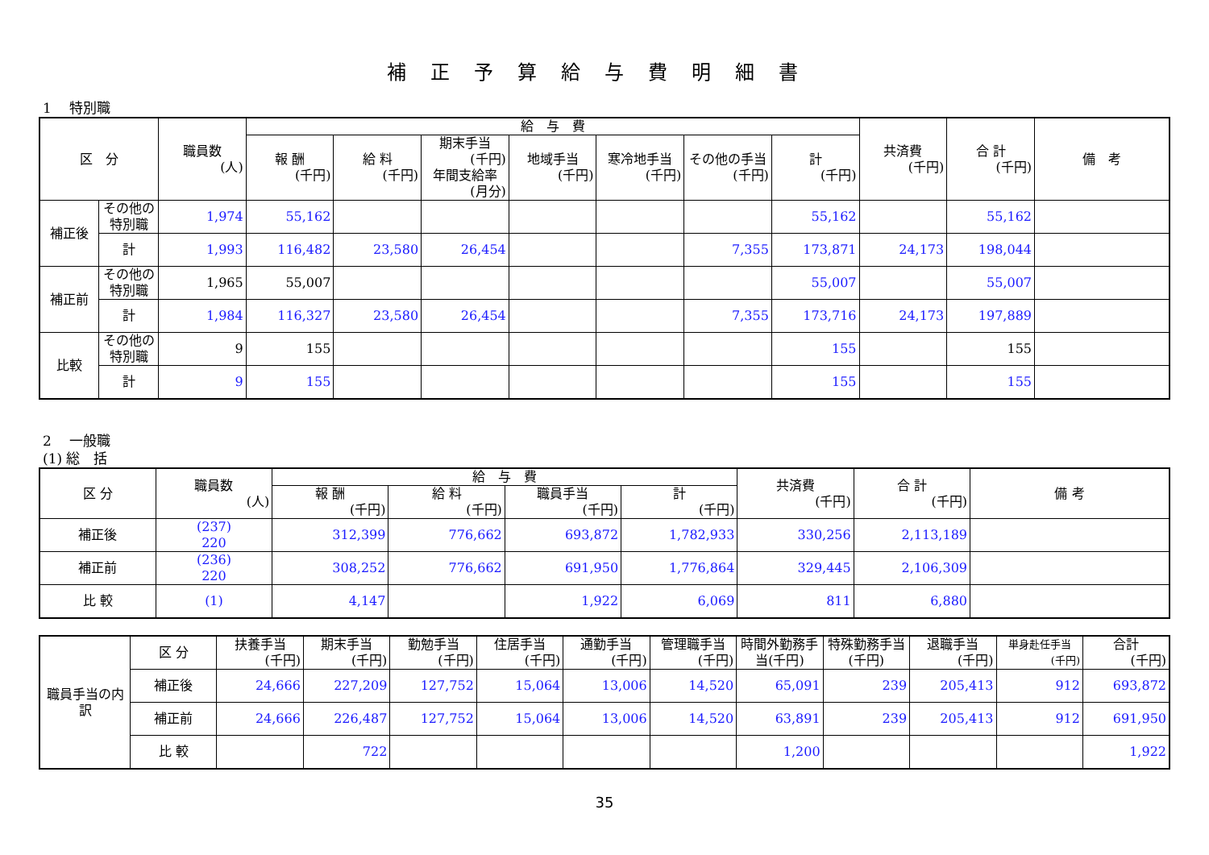補正予算給与費明細書
1　 特別職
| 区 分 | | 職員数 (人) | 給 与 費 | | | | | | | 共済費 (千円) | 合 計 (千円) | 備 考 |
| --- | --- | --- | --- | --- | --- | --- | --- | --- | --- | --- | --- | --- |
| | | | 報 酬 (千円) | 給 料 (千円) | 期末手当 (千円) 年間支給率 (月分) | 地域手当 (千円) | 寒冷地手当 (千円) | その他の手当 (千円) | 計 (千円) | | | |
| 補正後 | その他の特別職 | 1,974 | 55,162 | | | | | | 55,162 | | 55,162 | |
| | 計 | 1,993 | 116,482 | 23,580 | 26,454 | | | 7,355 | 173,871 | 24,173 | 198,044 | |
| 補正前 | その他の特別職 | 1,965 | 55,007 | | | | | | 55,007 | | 55,007 | |
| | 計 | 1,984 | 116,327 | 23,580 | 26,454 | | | 7,355 | 173,716 | 24,173 | 197,889 | |
| 比較 | その他の特別職 | 9 | 155 | | | | | | 155 | | 155 | |
| | 計 | 9 | 155 | | | | | | 155 | | 155 | |
2　 一般職
(1) 総　括
| 区 分 | 職員数 (人) | 給 与 費 | | | | 共済費 (千円) | 合 計 (千円) | 備 考 |
| --- | --- | --- | --- | --- | --- | --- | --- | --- |
| | | 報 酬 (千円) | 給 料 (千円) | 職員手当 (千円) | 計 (千円) | | | |
| 補正後 | (237) 220 | 312,399 | 776,662 | 693,872 | 1,782,933 | 330,256 | 2,113,189 | |
| 補正前 | (236) 220 | 308,252 | 776,662 | 691,950 | 1,776,864 | 329,445 | 2,106,309 | |
| 比 較 | (1) | 4,147 | | 1,922 | 6,069 | 811 | 6,880 | |
| 職員手当の内訳 | 区 分 | 扶養手当 (千円) | 期末手当 (千円) | 勤勉手当 (千円) | 住居手当 (千円) | 通勤手当 (千円) | 管理職手当 (千円) | 時間外勤務手当(千円) | 特殊勤務手当(千円) | 退職手当 (千円) | 単身赴任手当 (千円) | 合計 (千円) |
| | 補正後 | 24,666 | 227,209 | 127,752 | 15,064 | 13,006 | 14,520 | 65,091 | 239 | 205,413 | 912 | 693,872 |
| | 補正前 | 24,666 | 226,487 | 127,752 | 15,064 | 13,006 | 14,520 | 63,891 | 239 | 205,413 | 912 | 691,950 |
| | 比 較 | | 722 | | | | | 1,200 | | | | 1,922 |
35